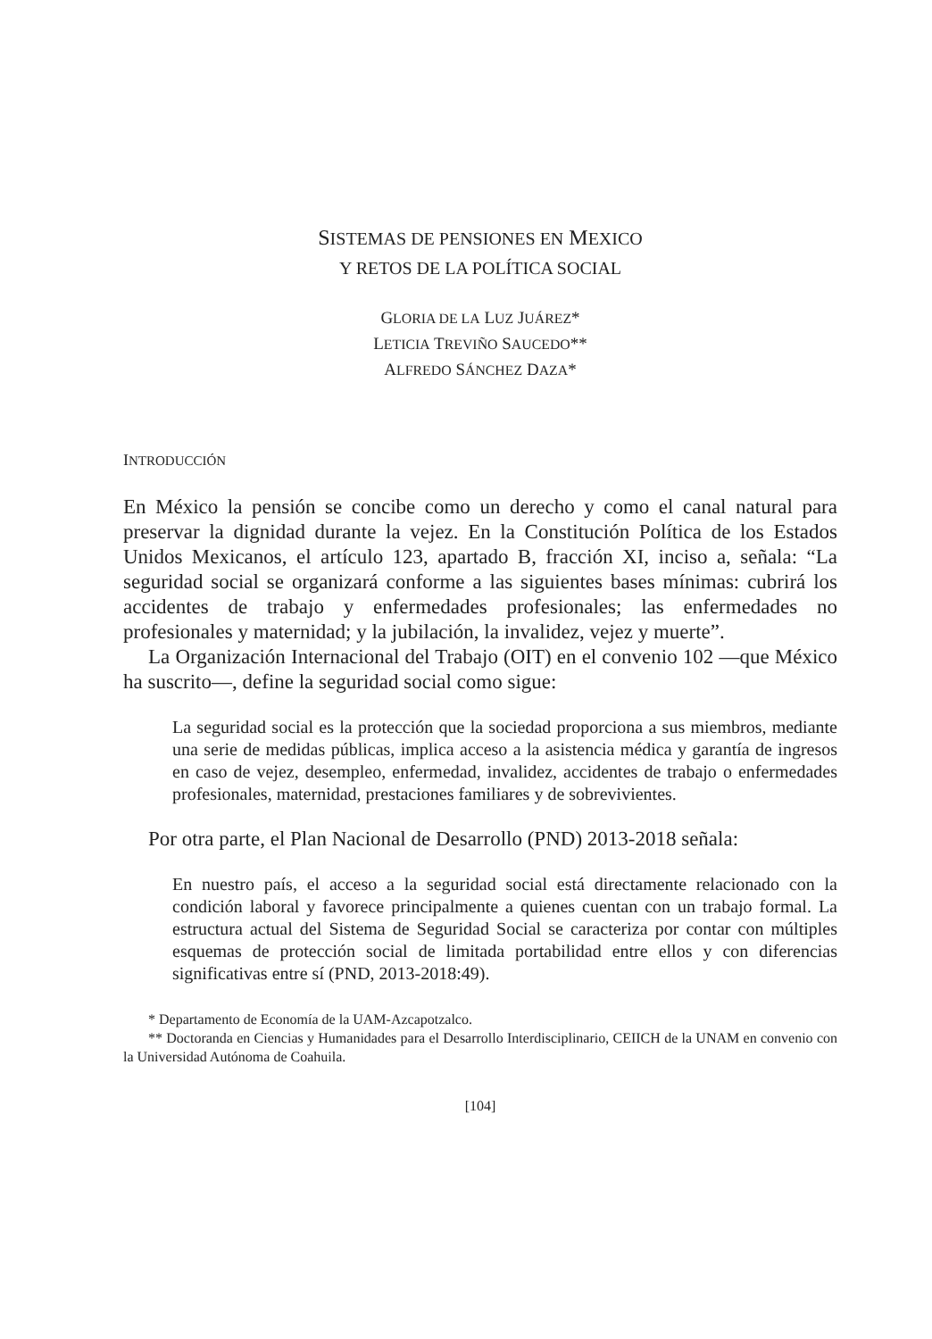SISTEMAS DE PENSIONES EN MEXICO
Y RETOS DE LA POLÍTICA SOCIAL
GLORIA DE LA LUZ JUÁREZ*
LETICIA TREVIÑO SAUCEDO**
ALFREDO SÁNCHEZ DAZA*
INTRODUCCIÓN
En México la pensión se concibe como un derecho y como el canal natural para preservar la dignidad durante la vejez. En la Constitución Política de los Estados Unidos Mexicanos, el artículo 123, apartado B, fracción XI, inciso a, señala: “La seguridad social se organizará conforme a las siguientes bases mínimas: cubrirá los accidentes de trabajo y enfermedades profesionales; las enfermedades no profesionales y maternidad; y la jubilación, la invalidez, vejez y muerte”.
La Organización Internacional del Trabajo (OIT) en el convenio 102 —que México ha suscrito—, define la seguridad social como sigue:
La seguridad social es la protección que la sociedad proporciona a sus miembros, mediante una serie de medidas públicas, implica acceso a la asistencia médica y garantía de ingresos en caso de vejez, desempleo, enfermedad, invalidez, accidentes de trabajo o enfermedades profesionales, maternidad, prestaciones familiares y de sobrevivientes.
Por otra parte, el Plan Nacional de Desarrollo (PND) 2013-2018 señala:
En nuestro país, el acceso a la seguridad social está directamente relacionado con la condición laboral y favorece principalmente a quienes cuentan con un trabajo formal. La estructura actual del Sistema de Seguridad Social se caracteriza por contar con múltiples esquemas de protección social de limitada portabilidad entre ellos y con diferencias significativas entre sí (PND, 2013-2018:49).
* Departamento de Economía de la UAM-Azcapotzalco.
** Doctoranda en Ciencias y Humanidades para el Desarrollo Interdisciplinario, CEIICH de la UNAM en convenio con la Universidad Autónoma de Coahuila.
[104]